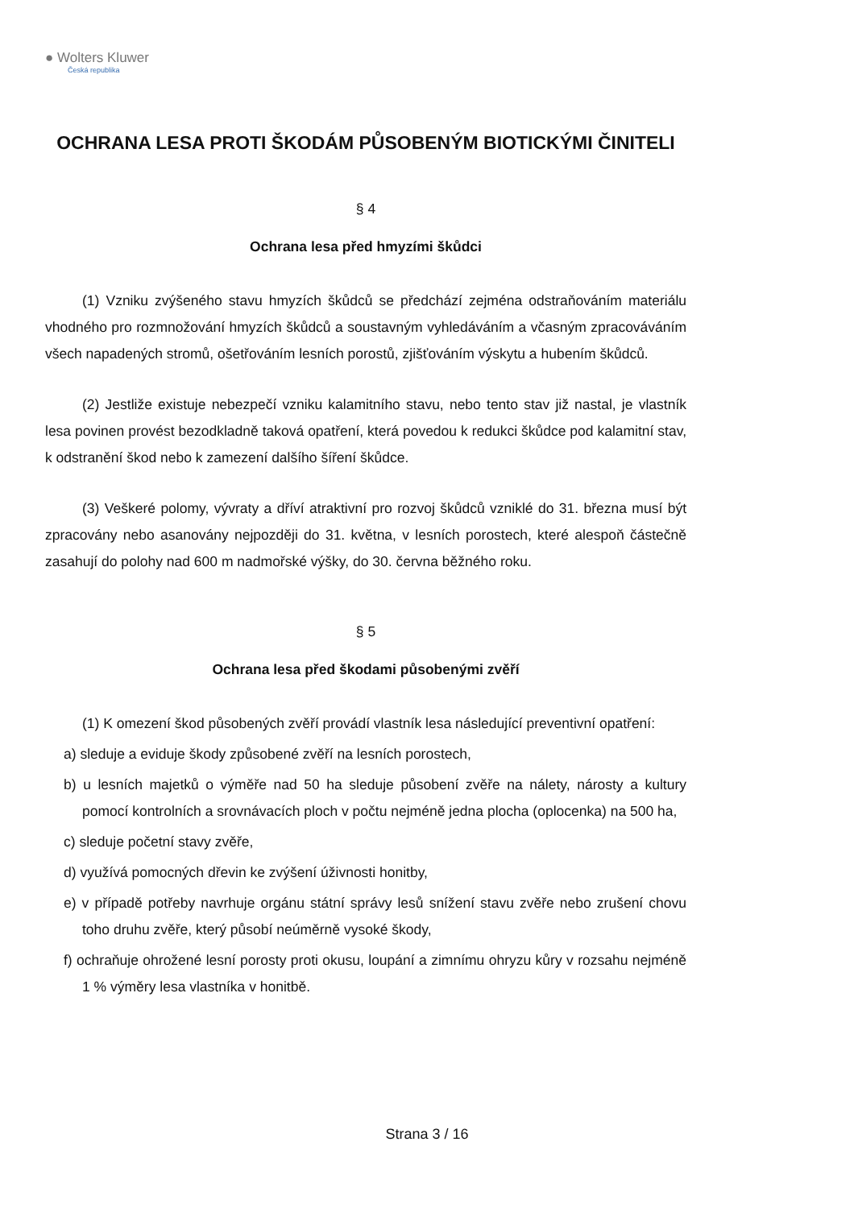● Wolters Kluwer
Česká republika
OCHRANA LESA PROTI ŠKODÁM PŮSOBENÝM BIOTICKÝMI ČINITELI
§ 4
Ochrana lesa před hmyzími škůdci
(1) Vzniku zvýšeného stavu hmyzích škůdců se předchází zejména odstraňováním materiálu vhodného pro rozmnožování hmyzích škůdců a soustavným vyhledáváním a včasným zpracováváním všech napadených stromů, ošetřováním lesních porostů, zjišťováním výskytu a hubením škůdců.
(2) Jestliže existuje nebezpečí vzniku kalamitního stavu, nebo tento stav již nastal, je vlastník lesa povinen provést bezodkladně taková opatření, která povedou k redukci škůdce pod kalamitní stav, k odstranění škod nebo k zamezení dalšího šíření škůdce.
(3) Veškeré polomy, vývraty a dříví atraktivní pro rozvoj škůdců vzniklé do 31. března musí být zpracovány nebo asanovány nejpozději do 31. května, v lesních porostech, které alespoň částečně zasahují do polohy nad 600 m nadmořské výšky, do 30. června běžného roku.
§ 5
Ochrana lesa před škodami působenými zvěří
(1) K omezení škod působených zvěří provádí vlastník lesa následující preventivní opatření:
a) sleduje a eviduje škody způsobené zvěří na lesních porostech,
b) u lesních majetků o výměře nad 50 ha sleduje působení zvěře na nálety, nárosty a kultury pomocí kontrolních a srovnávacích ploch v počtu nejméně jedna plocha (oplocenka) na 500 ha,
c) sleduje početní stavy zvěře,
d) využívá pomocných dřevin ke zvýšení úživnosti honitby,
e) v případě potřeby navrhuje orgánu státní správy lesů snížení stavu zvěře nebo zrušení chovu toho druhu zvěře, který působí neúměrně vysoké škody,
f) ochraňuje ohrožené lesní porosty proti okusu, loupání a zimnímu ohryzu kůry v rozsahu nejméně 1 % výměry lesa vlastníka v honitbě.
Strana 3 / 16